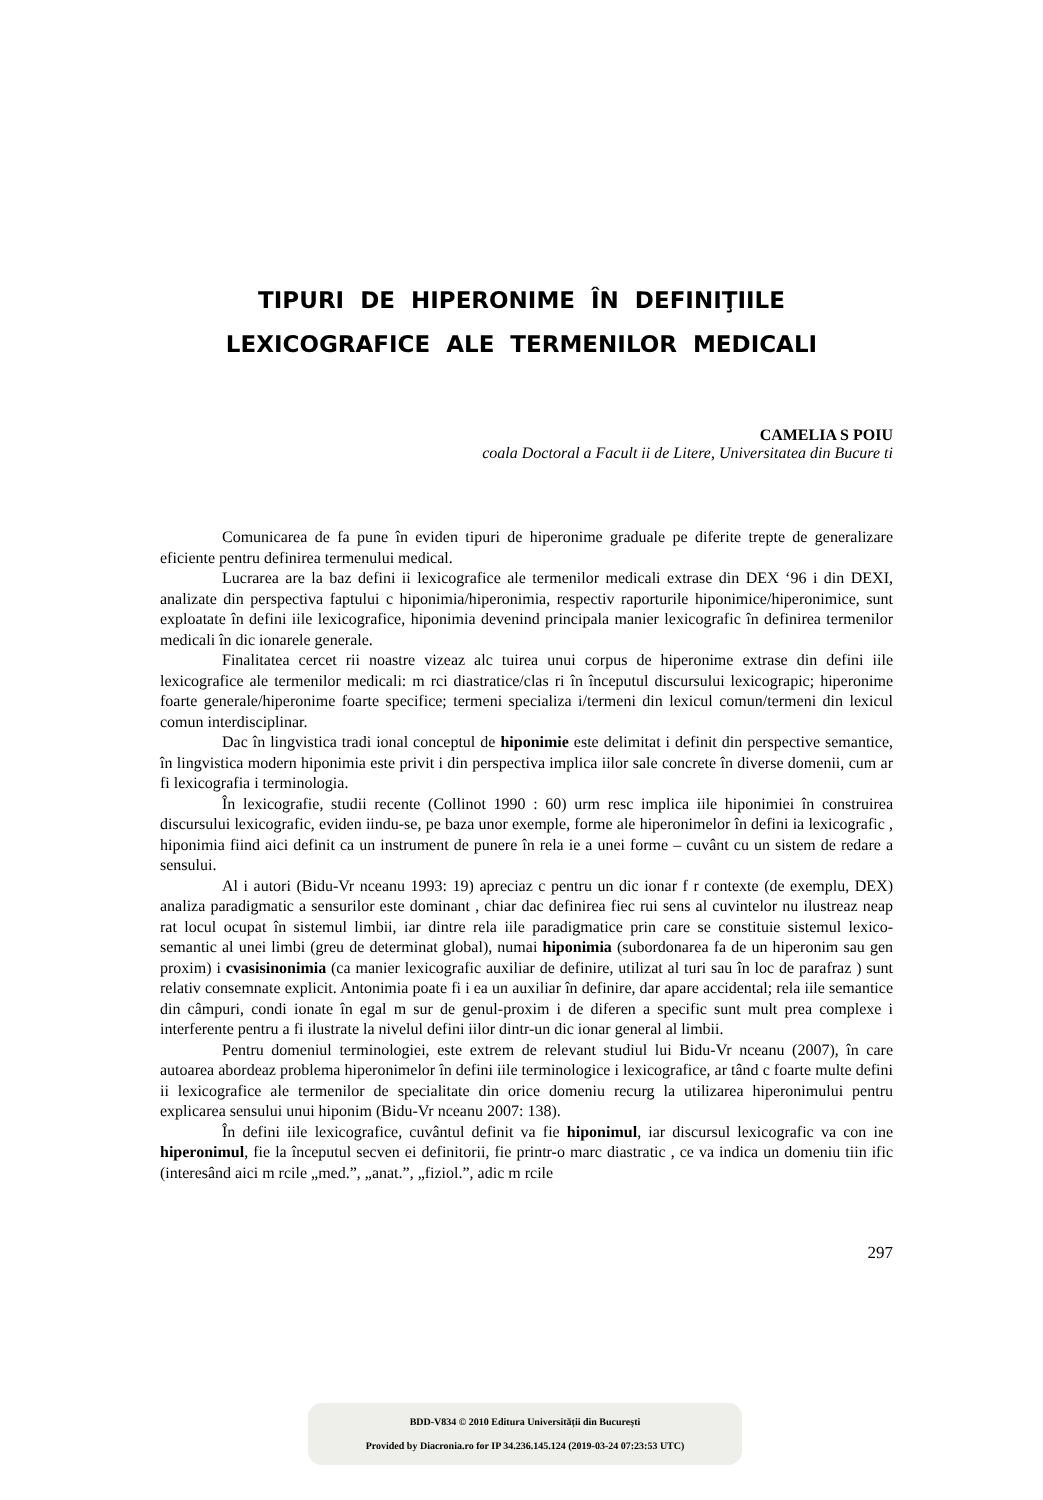TIPURI DE HIPERONIME ÎN DEFINIŢIILE
LEXICOGRAFICE ALE TERMENILOR MEDICALI
CAMELIA S POIU
coala Doctoral a Facult ii de Litere, Universitatea din Bucure ti
Comunicarea de fa pune în eviden tipuri de hiperonime graduale pe diferite trepte de generalizare eficiente pentru definirea termenului medical.
Lucrarea are la baz defini ii lexicografice ale termenilor medicali extrase din DEX ‘96 i din DEXI, analizate din perspectiva faptului c hiponimia/hiperonimia, respectiv raporturile hiponimice/hiperonimice, sunt exploatate în defini iile lexicografice, hiponimia devenind principala manier lexicografic în definirea termenilor medicali în dic ionarele generale.
Finalitatea cercet rii noastre vizeaz alc tuirea unui corpus de hiperonime extrase din defini iile lexicografice ale termenilor medicali: m rci diastratice/clas ri în începutul discursului lexicograpic; hiperonime foarte generale/hiperonime foarte specifice; termeni specializa i/termeni din lexicul comun/termeni din lexicul comun interdisciplinar.
Dac în lingvistica tradi ional conceptul de hiponimie este delimitat i definit din perspective semantice, în lingvistica modern hiponimia este privit i din perspectiva implica iilor sale concrete în diverse domenii, cum ar fi lexicografia i terminologia.
În lexicografie, studii recente (Collinot 1990 : 60) urm resc implica iile hiponimiei în construirea discursului lexicografic, eviden iindu-se, pe baza unor exemple, forme ale hiperonimelor în defini ia lexicografic , hiponimia fiind aici definit ca un instrument de punere în rela ie a unei forme – cuvânt cu un sistem de redare a sensului.
Al i autori (Bidu-Vr nceanu 1993: 19) apreciaz c pentru un dic ionar f r contexte (de exemplu, DEX) analiza paradigmatic a sensurilor este dominant , chiar dac definirea fiec rui sens al cuvintelor nu ilustreaz neap rat locul ocupat în sistemul limbii, iar dintre rela iile paradigmatice prin care se constituie sistemul lexico-semantic al unei limbi (greu de determinat global), numai hiponimia (subordonarea fa de un hiperonim sau gen proxim) i cvasisinonimia (ca manier lexicografic auxiliar de definire, utilizat al turi sau în loc de parafraz ) sunt relativ consemnate explicit. Antonimia poate fi i ea un auxiliar în definire, dar apare accidental; rela iile semantice din câmpuri, condi ionate în egal m sur de genul-proxim i de diferen a specific sunt mult prea complexe i interferente pentru a fi ilustrate la nivelul defini iilor dintr-un dic ionar general al limbii.
Pentru domeniul terminologiei, este extrem de relevant studiul lui Bidu-Vr nceanu (2007), în care autoarea abordeaz problema hiperonimelor în defini iile terminologice i lexicografice, ar tând c foarte multe defini ii lexicografice ale termenilor de specialitate din orice domeniu recurg la utilizarea hiperonimului pentru explicarea sensului unui hiponim (Bidu-Vr nceanu 2007: 138).
În defini iile lexicografice, cuvântul definit va fie hiponimul, iar discursul lexicografic va con ine hiperonimul, fie la începutul secven ei definitorii, fie printr-o marc diastratic , ce va indica un domeniu tiin ific (interesând aici m rcile „med.”, „anat.”, „fiziol.”, adic m rcile
297
BDD-V834 © 2010 Editura Universității din București
Provided by Diacronia.ro for IP 34.236.145.124 (2019-03-24 07:23:53 UTC)